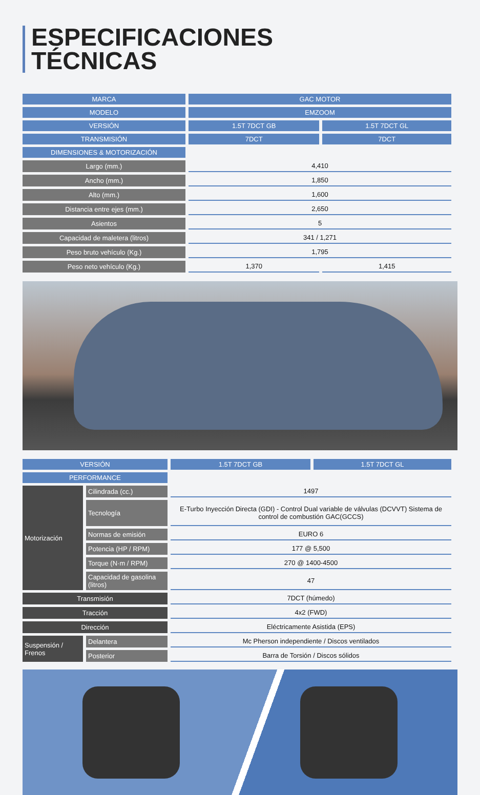ESPECIFICACIONES
TÉCNICAS
| MARCA | GAC MOTOR | |
| MODELO | EMZOOM | |
| VERSIÓN | 1.5T 7DCT GB | 1.5T 7DCT GL |
| TRANSMISIÓN | 7DCT | 7DCT |
| DIMENSIONES & MOTORIZACIÓN | | |
| Largo (mm.) | 4,410 | |
| Ancho (mm.) | 1,850 | |
| Alto (mm.) | 1,600 | |
| Distancia entre ejes (mm.) | 2,650 | |
| Asientos | 5 | |
| Capacidad de maletera (litros) | 341 / 1,271 | |
| Peso bruto vehículo (Kg.) | 1,795 | |
| Peso neto vehículo (Kg.) | 1,370 | 1,415 |
| VERSIÓN | | 1.5T 7DCT GB | 1.5T 7DCT GL |
| PERFORMANCE | | | |
| Motorización | Cilindrada (cc.) | 1497 | |
| | Tecnología | E-Turbo Inyección Directa (GDI) - Control Dual variable de válvulas (DCVVT) Sistema de control de combustión GAC(GCCS) | |
| | Normas de emisión | EURO 6 | |
| | Potencia (HP / RPM) | 177 @ 5,500 | |
| | Torque (N·m / RPM) | 270 @ 1400-4500 | |
| | Capacidad de gasolina (litros) | 47 | |
| Transmisión | | 7DCT (húmedo) | |
| Tracción | | 4x2 (FWD) | |
| Dirección | | Eléctricamente Asistida (EPS) | |
| Suspensión / Frenos | Delantera | Mc Pherson independiente / Discos ventilados | |
| | Posterior | Barra de Torsión / Discos sólidos | |